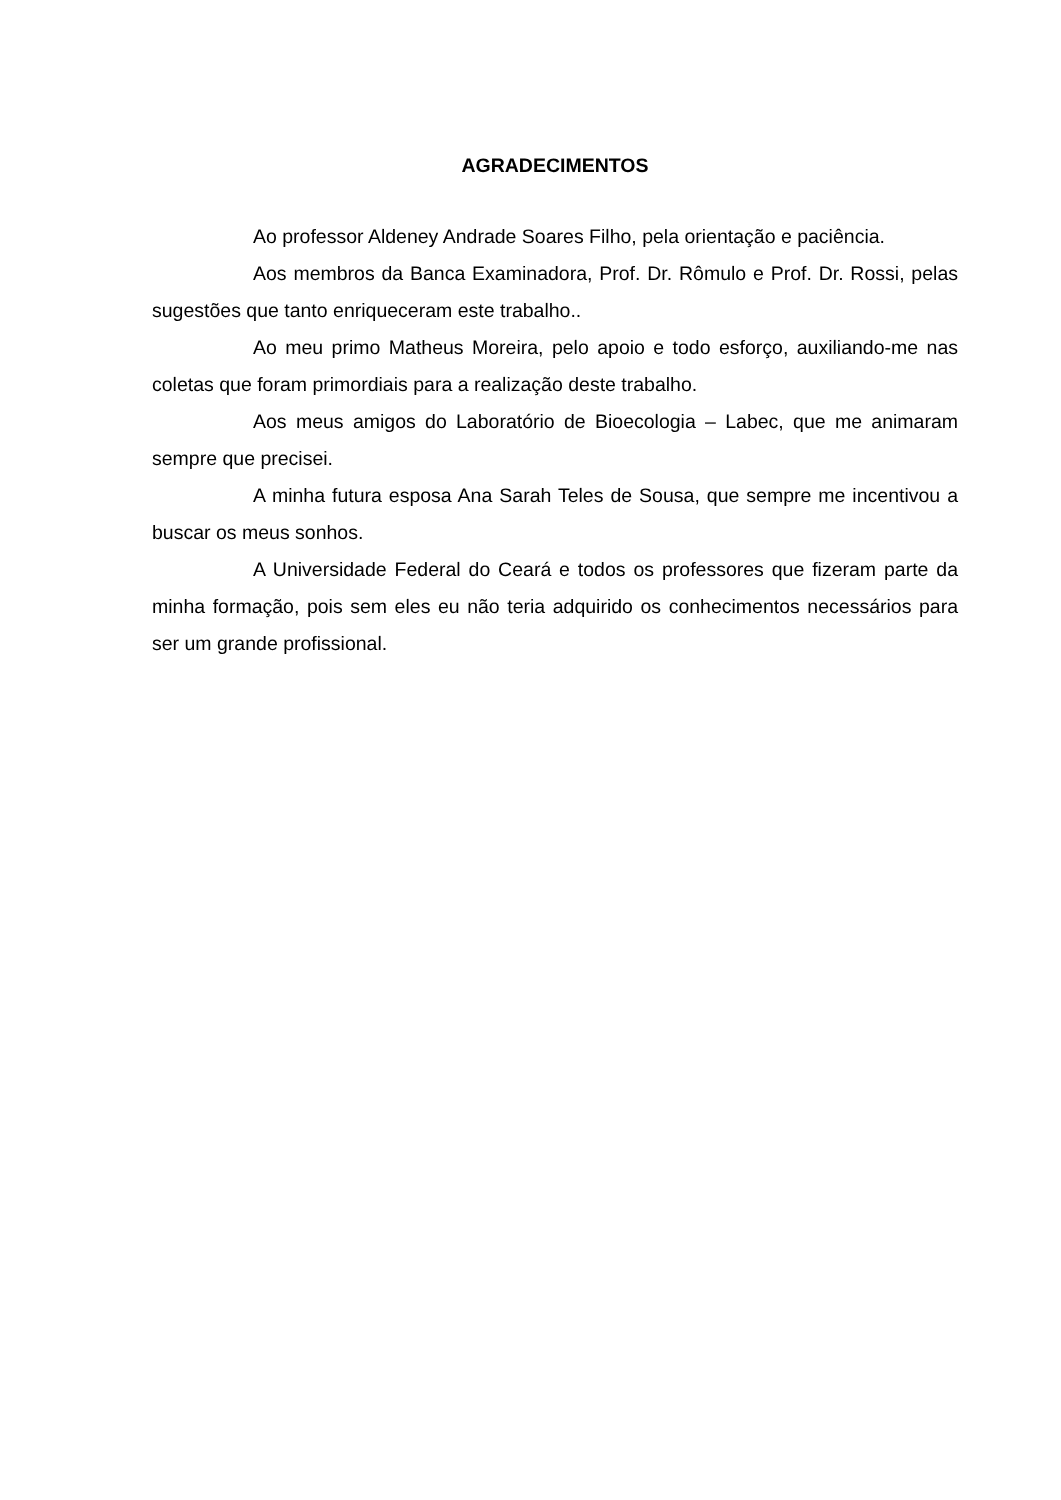AGRADECIMENTOS
Ao professor Aldeney Andrade Soares Filho, pela orientação e paciência.
Aos membros da Banca Examinadora, Prof. Dr. Rômulo e Prof. Dr. Rossi, pelas sugestões que tanto enriqueceram este trabalho..
Ao meu primo Matheus Moreira, pelo apoio e todo esforço, auxiliando-me nas coletas que foram primordiais para a realização deste trabalho.
Aos meus amigos do Laboratório de Bioecologia – Labec, que me animaram sempre que precisei.
A minha futura esposa Ana Sarah Teles de Sousa, que sempre me incentivou a buscar os meus sonhos.
A Universidade Federal do Ceará e todos os professores que fizeram parte da minha formação, pois sem eles eu não teria adquirido os conhecimentos necessários para ser um grande profissional.